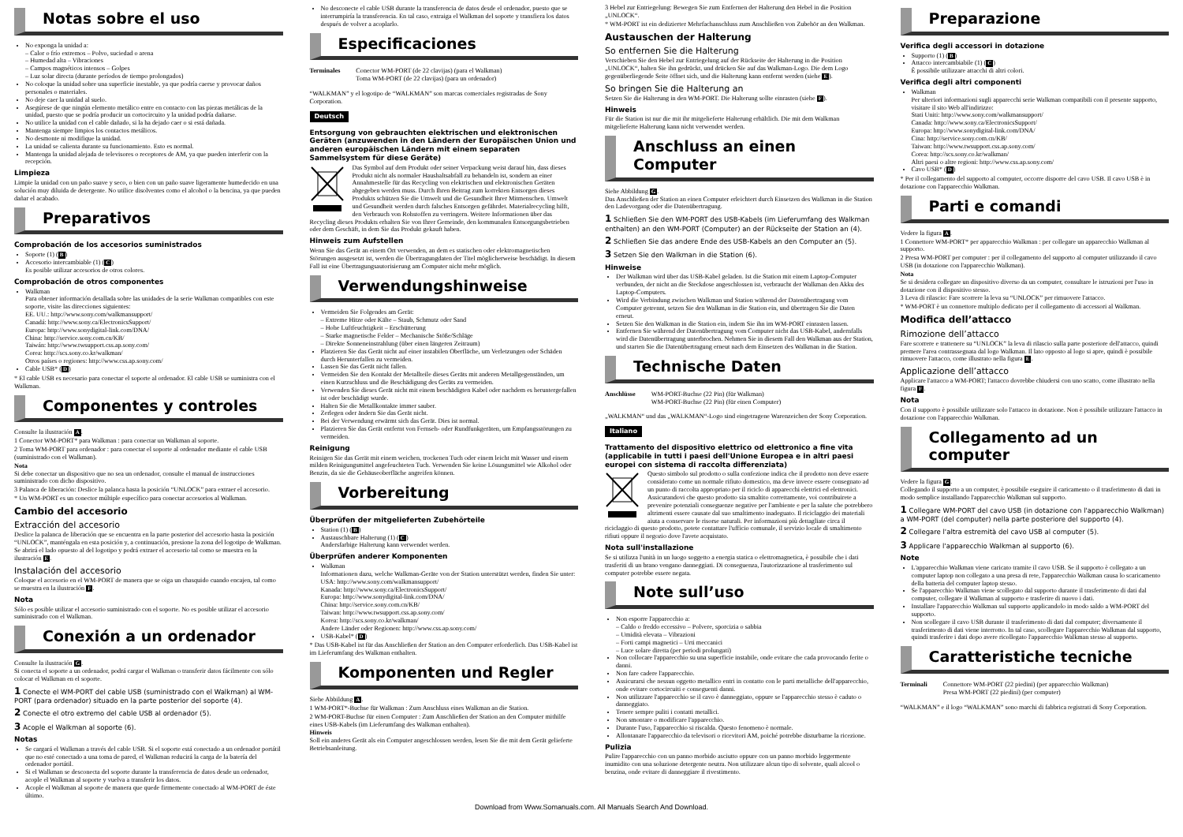Notas sobre el uso
No exponga la unidad a:
– Calor o frío extremos – Polvo, suciedad o arena
– Humedad alta – Vibraciones
– Campos magnéticos intensos – Golpes
– Luz solar directa (durante períodos de tiempo prolongados)
No coloque la unidad sobre una superficie inestable, ya que podría caerse y provocar daños personales o materiales.
No deje caer la unidad al suelo.
Asegúrese de que ningún elemento metálico entre en contacto con las piezas metálicas de la unidad, puesto que se podría producir un cortocircuito y la unidad podría dañarse.
No utilice la unidad con el cable dañado, si la ha dejado caer o si está dañada.
Mantenga siempre limpios los contactos metálicos.
No desmonte ni modifique la unidad.
La unidad se calienta durante su funcionamiento. Esto es normal.
Mantenga la unidad alejada de televisores o receptores de AM, ya que pueden interferir con la recepción.
Limpieza
Limpie la unidad con un paño suave y seco, o bien con un paño suave ligeramente humedecido en una solución muy diluida de detergente. No utilice disolventes como el alcohol o la bencina, ya que pueden dañar el acabado.
Preparativos
Comprobación de los accesorios suministrados
Soporte (1) (B)
Accesorio intercambiable (1) (C)
Es posible utilizar accesorios de otros colores.
Comprobación de otros componentes
Walkman
Para obtener información detallada sobre las unidades de la serie Walkman compatibles con este soporte, visite las direcciones siguientes:
EE. UU.: http://www.sony.com/walkmansupport/
Canadá: http://www.sony.ca/ElectronicsSupport/
Europa: http://www.sonydigital-link.com/DNA/
China: http://service.sony.com.cn/KB/
Taiwán: http://www.twsupport.css.ap.sony.com/
Corea: http://scs.sony.co.kr/walkman/
Otros países o regiones: http://www.css.ap.sony.com/
Cable USB* (D)
* El cable USB es necesario para conectar el soporte al ordenador. El cable USB se suministra con el Walkman.
Componentes y controles
Consulte la ilustración A.
1 Conector WM-PORT* para Walkman : para conectar un Walkman al soporte.
2 Toma WM-PORT para ordenador : para conectar el soporte al ordenador mediante el cable USB (suministrado con el Walkman).
Nota
Si debe conectar un dispositivo que no sea un ordenador, consulte el manual de instrucciones suministrado con dicho dispositivo.
3 Palanca de liberación: Deslice la palanca hasta la posición “UNLOCK” para extraer el accesorio.
* Un WM-PORT es un conector múltiple específico para conectar accesorios al Walkman.
Cambio del accesorio
Extracción del accesorio
Deslice la palanca de liberación que se encuentra en la parte posterior del accesorio hasta la posición “UNLOCK”, manténgala en esta posición y, a continuación, presione la zona del logotipo de Walkman. Se abrirá el lado opuesto al del logotipo y podrá extraer el accesorio tal como se muestra en la ilustración E.
Instalación del accesorio
Coloque el accesorio en el WM-PORT de manera que se oiga un chasquido cuando encajen, tal como se muestra en la ilustración F.
Nota
Sólo es posible utilizar el accesorio suministrado con el soporte. No es posible utilizar el accesorio suministrado con el Walkman.
Conexión a un ordenador
Consulte la ilustración G.
Si conecta el soporte a un ordenador, podrá cargar el Walkman o transferir datos fácilmente con sólo colocar el Walkman en el soporte.
1 Conecte el WM-PORT del cable USB (suministrado con el Walkman) al WM-PORT (para ordenador) situado en la parte posterior del soporte (4).
2 Conecte el otro extremo del cable USB al ordenador (5).
3 Acople el Walkman al soporte (6).
Notas
Se cargará el Walkman a través del cable USB. Si el soporte está conectado a un ordenador portátil que no esté conectado a una toma de pared, el Walkman reducirá la carga de la batería del ordenador portátil.
Si el Walkman se desconecta del soporte durante la transferencia de datos desde un ordenador, acople el Walkman al soporte y vuelva a transferir los datos.
Acople el Walkman al soporte de manera que quede firmemente conectado al WM-PORT de éste último.
No desconecte el cable USB durante la transferencia de datos desde el ordenador, puesto que se interrumpiría la transferencia. En tal caso, extraiga el Walkman del soporte y transfiera los datos después de volver a acoplarlo.
Especificaciones
| Terminales | Conector WM-PORT (de 22 clavijas) (para el Walkman) Toma WM-PORT (de 22 clavijas) (para un ordenador) |
“WALKMAN” y el logotipo de “WALKMAN” son marcas comerciales registradas de Sony Corporation.
Deutsch
Entsorgung von gebrauchten elektrischen und elektronischen Geräten (anzuwenden in den Ländern der Europäischen Union und anderen europäischen Ländern mit einem separaten Sammelsystem für diese Geräte)
Das Symbol auf dem Produkt oder seiner Verpackung weist darauf hin, dass dieses Produkt nicht als normaler Haushaltsabfall zu behandeln ist, sondern an einer Annahmestelle für das Recycling von elektrischen und elektronischen Geräten abgegeben werden muss. Durch Ihren Beitrag zum korrekten Entsorgen dieses Produkts schützen Sie die Umwelt und die Gesundheit Ihrer Mitmenschen. Umwelt und Gesundheit werden durch falsches Entsorgen gefährdet. Materialrecycling hilft, den Verbrauch von Rohstoffen zu verringern. Weitere Informationen über das Recycling dieses Produkts erhalten Sie von Ihrer Gemeinde, den kommunalen Entsorgungsbetrieben oder dem Geschäft, in dem Sie das Produkt gekauft haben.
Hinweis zum Aufstellen
Wenn Sie das Gerät an einem Ort verwenden, an dem es statischen oder elektromagnetischen Störungen ausgesetzt ist, werden die Übertragungdaten der Titel möglicherweise beschädigt. In diesem Fall ist eine Übertragungsautorisierung am Computer nicht mehr möglich.
Verwendungshinweise
Vermeiden Sie Folgendes am Gerät:
– Extreme Hitze oder Kälte – Staub, Schmutz oder Sand
– Hohe Luftfeuchtigkeit – Erschütterung
– Starke magnetische Felder – Mechanische Stöße/Schläge
– Direkte Sonneneinstrahlung (über einen längeren Zeitraum)
Platzieren Sie das Gerät nicht auf einer instabilen Oberfläche, um Verletzungen oder Schäden durch Herunterfallen zu vermeiden.
Lassen Sie das Gerät nicht fallen.
Vermeiden Sie den Kontakt der Metallteile dieses Geräts mit anderen Metallgegenständen, um einen Kurzschluss und die Beschädigung des Geräts zu vermeiden.
Verwenden Sie dieses Gerät nicht mit einem beschädigten Kabel oder nachdem es heruntergefallen ist oder beschädigt wurde.
Halten Sie die Metallkontakte immer sauber.
Zerlegen oder ändern Sie das Gerät nicht.
Bei der Verwendung erwärmt sich das Gerät. Dies ist normal.
Platzieren Sie das Gerät entfernt von Fernseh- oder Rundfunkgeräten, um Empfangsstörungen zu vermeiden.
Reinigung
Reinigen Sie das Gerät mit einem weichen, trockenen Tuch oder einem leicht mit Wasser und einem milden Reinigungsmittel angefeuchteten Tuch. Verwenden Sie keine Lösungsmittel wie Alkohol oder Benzin, da sie die Gehäuseoberfläche angreifen können.
Vorbereitung
Überprüfen der mitgelieferten Zubehörteile
Station (1) (B)
Austauschbare Halterung (1) (C)
Andersfarbige Halterung kann verwendet werden.
Überprüfen anderer Komponenten
Walkman
Informationen dazu, welche Walkman-Geräte von der Station unterstützt werden, finden Sie unter:
USA: http://www.sony.com/walkmansupport/
Kanada: http://www.sony.ca/ElectronicsSupport/
Europa: http://www.sonydigital-link.com/DNA/
China: http://service.sony.com.cn/KB/
Taiwan: http://www.twsupport.css.ap.sony.com/
Korea: http://scs.sony.co.kr/walkman/
Andere Länder oder Regionen: http://www.css.ap.sony.com/
USB-Kabel* (D)
* Das USB-Kabel ist für das Anschließen der Station an den Computer erforderlich. Das USB-Kabel ist im Lieferumfang des Walkman enthalten.
Komponenten und Regler
Siehe Abbildung A.
1 WM-PORT*-Buchse für Walkman : Zum Anschluss eines Walkman an die Station.
2 WM-PORT-Buchse für einen Computer : Zum Anschließen der Station an den Computer mithilfe eines USB-Kabels (im Lieferumfang des Walkman enthalten).
Hinweis
Soll ein anderes Gerät als ein Computer angeschlossen werden, lesen Sie die mit dem Gerät gelieferte Betriebsanleitung.
3 Hebel zur Entriegelung: Bewegen Sie zum Entfernen der Halterung den Hebel in die Position „UNLOCK“.
* WM-PORT ist ein dedizierter Mehrfachanschluss zum Anschließen von Zubehör an den Walkman.
Austauschen der Halterung
So entfernen Sie die Halterung
Verschieben Sie den Hebel zur Entriegelung auf der Rückseite der Halterung in die Position „UNLOCK“, halten Sie ihn gedrückt, und drücken Sie auf das Walkman-Logo. Die dem Logo gegenüberliegende Seite öffnet sich, und die Halterung kann entfernt werden (siehe E).
So bringen Sie die Halterung an
Setzen Sie die Halterung in den WM-PORT. Die Halterung sollte einrasten (siehe F).
Hinweis
Für die Station ist nur die mit ihr mitgelieferte Halterung erhältlich. Die mit dem Walkman mitgelieferte Halterung kann nicht verwendet werden.
Anschluss an einen Computer
Siehe Abbildung G.
Das Anschließen der Station an einen Computer erleichtert durch Einsetzen des Walkman in die Station den Ladevorgang oder die Datenübertragung.
1 Schließen Sie den WM-PORT des USB-Kabels (im Lieferumfang des Walkman enthalten) an den WM-PORT (Computer) an der Rückseite der Station an (4).
2 Schließen Sie das andere Ende des USB-Kabels an den Computer an (5).
3 Setzen Sie den Walkman in die Station (6).
Hinweise
Der Walkman wird über das USB-Kabel geladen. Ist die Station mit einem Laptop-Computer verbunden, der nicht an die Steckdose angeschlossen ist, verbraucht der Walkman den Akku des Laptop-Computers.
Wird die Verbindung zwischen Walkman und Station während der Datenübertragung vom Computer getrennt, setzen Sie den Walkman in die Station ein, und übertragen Sie die Daten erneut.
Setzen Sie den Walkman in die Station ein, indem Sie ihn im WM-PORT einrasten lassen.
Entfernen Sie während der Datenübertragung vom Computer nicht das USB-Kabel, andernfalls wird die Datenübertragung unterbrochen. Nehmen Sie in diesem Fall den Walkman aus der Station, und starten Sie die Datenübertragung erneut nach dem Einsetzen des Walkman in die Station.
Technische Daten
| Anschlüsse | WM-PORT-Buchse (22 Pin) (für Walkman) WM-PORT-Buchse (22 Pin) (für einen Computer) |
„WALKMAN“ und das „WALKMAN“-Logo sind eingetragene Warenzeichen der Sony Corporation.
Italiano
Trattamento del dispositivo elettrico od elettronico a fine vita (applicabile in tutti i paesi dell'Unione Europea e in altri paesi europei con sistema di raccolta differenziata)
Questo simbolo sul prodotto o sulla confezione indica che il prodotto non deve essere considerato come un normale rifiuto domestico, ma deve invece essere consegnato ad un punto di raccolta appropriato per il riciclo di apparecchi elettrici ed elettronici. Assicurandovi che questo prodotto sia smaltito correttamente, voi contribuirete a prevenire potenziali conseguenze negative per l'ambiente e per la salute che potrebbero altrimenti essere causate dal suo smaltimento inadeguato. Il riciclaggio dei materiali aiuta a conservare le risorse naturali. Per informazioni più dettagliate circa il riciclaggio di questo prodotto, potete contattare l'ufficio comunale, il servizio locale di smaltimento rifiuti oppure il negozio dove l'avete acquistato.
Nota sull'installazione
Se si utilizza l'unità in un luogo soggetto a energia statica o elettromagnetica, è possibile che i dati trasferiti di un brano vengano danneggiati. Di conseguenza, l'autorizzazione al trasferimento sul computer potrebbe essere negata.
Note sull’uso
Non esporre l'apparecchio a:
– Caldo o freddo eccessivo – Polvere, sporcizia o sabbia
– Umidità elevata – Vibrazioni
– Forti campi magnetici – Urti meccanici
– Luce solare diretta (per periodi prolungati)
Non collocare l'apparecchio su una superficie instabile, onde evitare che cada provocando ferite o danni.
Non fare cadere l'apparecchio.
Assicurarsi che nessun oggetto metallico entri in contatto con le parti metalliche dell'apparecchio, onde evitare cortocircuiti e conseguenti danni.
Non utilizzare l'apparecchio se il cavo è danneggiato, oppure se l'apparecchio stesso è caduto o danneggiato.
Tenere sempre puliti i contatti metallici.
Non smontare o modificare l'apparecchio.
Durante l'uso, l'apparecchio si riscalda. Questo fenomeno è normale.
Allontanare l'apparecchio da televisori o ricevitori AM, poiché potrebbe disturbarne la ricezione.
Pulizia
Pulire l'apparecchio con un panno morbido asciutto oppure con un panno morbido leggermente inumidito con una soluzione detergente neutra. Non utilizzare alcun tipo di solvente, quali alcool o benzina, onde evitare di danneggiare il rivestimento.
Preparazione
Verifica degli accessori in dotazione
Supporto (1) (B)
Attacco intercambiabile (1) (C)
È possibile utilizzare attacchi di altri colori.
Verifica degli altri componenti
Walkman
Per ulteriori informazioni sugli apparecchi serie Walkman compatibili con il presente supporto, visitare il sito Web all'indirizzo:
Stati Uniti: http://www.sony.com/walkmansupport/
Canada: http://www.sony.ca/ElectronicsSupport/
Europa: http://www.sonydigital-link.com/DNA/
Cina: http://service.sony.com.cn/KB/
Taiwan: http://www.twsupport.css.ap.sony.com/
Corea: http://scs.sony.co.kr/walkman/
Altri paesi o altre regioni: http://www.css.ap.sony.com/
Cavo USB* (D)
* Per il collegamento del supporto al computer, occorre disporre del cavo USB. Il cavo USB è in dotazione con l'apparecchio Walkman.
Parti e comandi
Vedere la figura A.
1 Connettore WM-PORT* per apparecchio Walkman : per collegare un apparecchio Walkman al supporto.
2 Presa WM-PORT per computer : per il collegamento del supporto al computer utilizzando il cavo USB (in dotazione con l'apparecchio Walkman).
Nota
Se si desidera collegare un dispositivo diverso da un computer, consultare le istruzioni per l'uso in dotazione con il dispositivo stesso.
3 Leva di rilascio: Fare scorrere la leva su “UNLOCK” per rimuovere l'attacco.
* WM-PORT è un connettore multiplo dedicato per il collegamento di accessori al Walkman.
Modifica dell’attacco
Rimozione dell’attacco
Fare scorrere e trattenere su “UNLOCK” la leva di rilascio sulla parte posteriore dell'attacco, quindi premere l'area contrassegnata dal logo Walkman. Il lato opposto al logo si apre, quindi è possibile rimuovere l'attacco, come illustrato nella figura E.
Applicazione dell’attacco
Applicare l'attacco a WM-PORT; l'attacco dovrebbe chiudersi con uno scatto, come illustrato nella figura F.
Nota
Con il supporto è possibile utilizzare solo l'attacco in dotazione. Non è possibile utilizzare l'attacco in dotazione con l'apparecchio Walkman.
Collegamento ad un computer
Vedere la figura G.
Collegando il supporto a un computer, è possibile eseguire il caricamento o il trasferimento di dati in modo semplice installando l'apparecchio Walkman sul supporto.
1 Collegare WM-PORT del cavo USB (in dotazione con l'apparecchio Walkman) a WM-PORT (del computer) nella parte posteriore del supporto (4).
2 Collegare l'altra estremità del cavo USB al computer (5).
3 Applicare l'apparecchio Walkman al supporto (6).
Note
L'apparecchio Walkman viene caricato tramite il cavo USB. Se il supporto è collegato a un computer laptop non collegato a una presa di rete, l'apparecchio Walkman causa lo scaricamento della batteria del computer laptop stesso.
Se l'apparecchio Walkman viene scollegato dal supporto durante il trasferimento di dati dal computer, collegare il Walkman al supporto e trasferire di nuovo i dati.
Installare l'apparecchio Walkman sul supporto applicandolo in modo saldo a WM-PORT del supporto.
Non scollegare il cavo USB durante il trasferimento di dati dal computer; diversamente il trasferimento di dati viene interrotto. In tal caso, scollegare l'apparecchio Walkman dal supporto, quindi trasferire i dati dopo avere ricollegato l'apparecchio Walkman stesso al supporto.
Caratteristiche tecniche
| Terminali | Connettore WM-PORT (22 piedini) (per apparecchio Walkman) Presa WM-PORT (22 piedini) (per computer) |
“WALKMAN” e il logo “WALKMAN” sono marchi di fabbrica registrati di Sony Corporation.
Download from Www.Somanuals.com. All Manuals Search And Download.